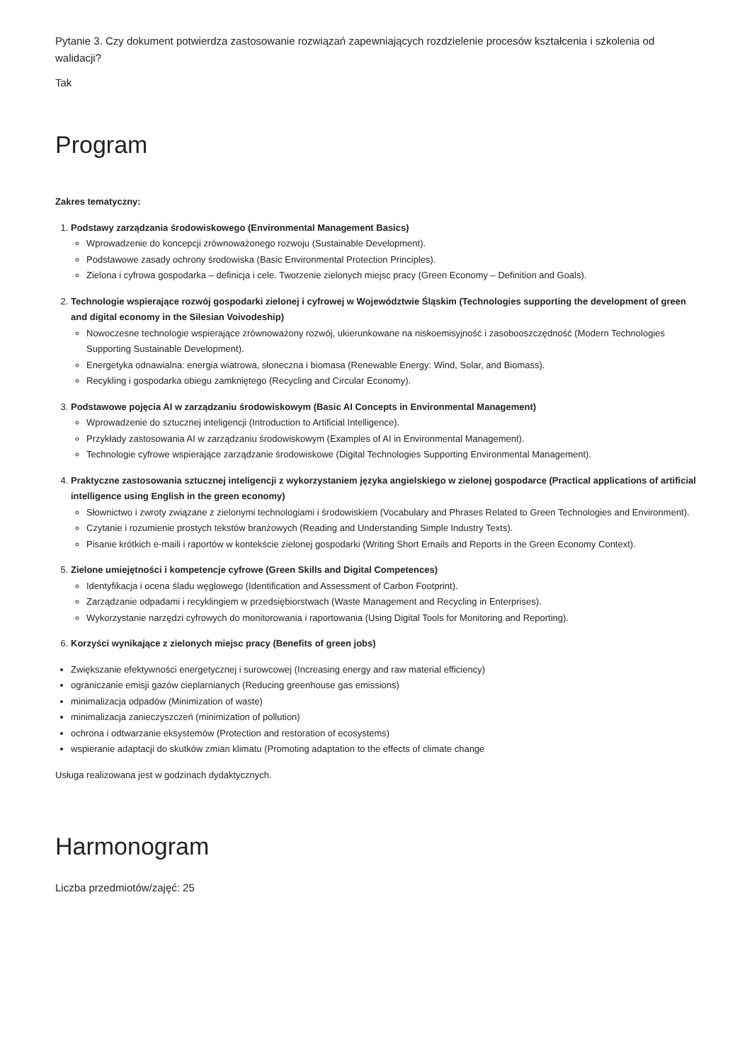Pytanie 3. Czy dokument potwierdza zastosowanie rozwiązań zapewniających rozdzielenie procesów kształcenia i szkolenia od walidacji?
Tak
Program
Zakres tematyczny:
1. Podstawy zarządzania środowiskowego (Environmental Management Basics)
Wprowadzenie do koncepcji zrównoważonego rozwoju (Sustainable Development).
Podstawowe zasady ochrony środowiska (Basic Environmental Protection Principles).
Zielona i cyfrowa gospodarka – definicja i cele. Tworzenie zielonych miejsc pracy (Green Economy – Definition and Goals).
2. Technologie wspierające rozwój gospodarki zielonej i cyfrowej w Województwie Śląskim (Technologies supporting the development of green and digital economy in the Silesian Voivodeship)
Nowoczesne technologie wspierające zrównoważony rozwój, ukierunkowane na niskoemisyjność i zasobooszczędność (Modern Technologies Supporting Sustainable Development).
Energetyka odnawialna: energia wiatrowa, słoneczna i biomasa (Renewable Energy: Wind, Solar, and Biomass).
Recykling i gospodarka obiegu zamkniętego (Recycling and Circular Economy).
3. Podstawowe pojęcia AI w zarządzaniu środowiskowym (Basic AI Concepts in Environmental Management)
Wprowadzenie do sztucznej inteligencji (Introduction to Artificial Intelligence).
Przykłady zastosowania AI w zarządzaniu środowiskowym (Examples of AI in Environmental Management).
Technologie cyfrowe wspierające zarządzanie środowiskowe (Digital Technologies Supporting Environmental Management).
4. Praktyczne zastosowania sztucznej inteligencji z wykorzystaniem języka angielskiego w zielonej gospodarce (Practical applications of artificial intelligence using English in the green economy)
Słownictwo i zwroty związane z zielonymi technologiami i środowiskiem (Vocabulary and Phrases Related to Green Technologies and Environment).
Czytanie i rozumienie prostych tekstów branżowych (Reading and Understanding Simple Industry Texts).
Pisanie krótkich e-maili i raportów w kontekście zielonej gospodarki (Writing Short Emails and Reports in the Green Economy Context).
5. Zielone umiejętności i kompetencje cyfrowe (Green Skills and Digital Competences)
Identyfikacja i ocena śladu węglowego (Identification and Assessment of Carbon Footprint).
Zarządzanie odpadami i recyklingiem w przedsiębiorstwach (Waste Management and Recycling in Enterprises).
Wykorzystanie narzędzi cyfrowych do monitorowania i raportowania (Using Digital Tools for Monitoring and Reporting).
6. Korzyści wynikające z zielonych miejsc pracy (Benefits of green jobs)
Zwiększanie efektywności energetycznej i surowcowej (Increasing energy and raw material efficiency)
ograniczanie emisji gazów cieplarnianych (Reducing greenhouse gas emissions)
minimalizacja odpadów (Minimization of waste)
minimalizacja zanieczyszczeń (minimization of pollution)
ochrona i odtwarzanie eksystemów (Protection and restoration of ecosystems)
wspieranie adaptacji do skutków zmian klimatu (Promoting adaptation to the effects of climate change
Usługa realizowana jest w godzinach dydaktycznych.
Harmonogram
Liczba przedmiotów/zajęć: 25